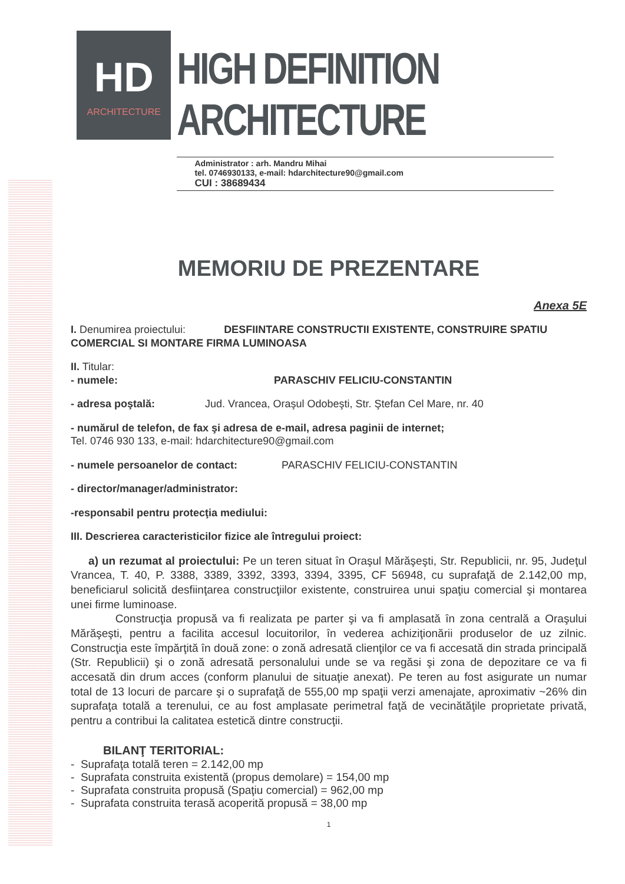HD
ARCHITECTURE
HIGH DEFINITION ARCHITECTURE
Administrator : arh. Mandru Mihai
tel. 0746930133, e-mail: hdarchitecture90@gmail.com
CUI : 38689434
MEMORIU DE PREZENTARE
Anexa 5E
I. Denumirea proiectului: DESFIINTARE CONSTRUCTII EXISTENTE, CONSTRUIRE SPATIU COMERCIAL SI MONTARE FIRMA LUMINOASA
II. Titular:
- numele: PARASCHIV FELICIU-CONSTANTIN
- adresa poştală: Jud. Vrancea, Oraşul Odobeşti, Str. Ştefan Cel Mare, nr. 40
- numărul de telefon, de fax şi adresa de e-mail, adresa paginii de internet;
Tel. 0746 930 133, e-mail: hdarchitecture90@gmail.com
- numele persoanelor de contact: PARASCHIV FELICIU-CONSTANTIN
- director/manager/administrator:
-responsabil pentru protecţia mediului:
III. Descrierea caracteristicilor fizice ale întregului proiect:
a) un rezumat al proiectului: Pe un teren situat în Oraşul Mărăşeşti, Str. Republicii, nr. 95, Judeţul Vrancea, T. 40, P. 3388, 3389, 3392, 3393, 3394, 3395, CF 56948, cu suprafaţă de 2.142,00 mp, beneficiarul solicită desfiinţarea construcţiilor existente, construirea unui spaţiu comercial şi montarea unei firme luminoase.
Construcţia propusă va fi realizata pe parter şi va fi amplasată în zona centrală a Oraşului Mărăşeşti, pentru a facilita accesul locuitorilor, în vederea achiziţionării produselor de uz zilnic. Construcţia este împărţită în două zone: o zonă adresată clienţilor ce va fi accesată din strada principală (Str. Republicii) şi o zonă adresată personalului unde se va regăsi şi zona de depozitare ce va fi accesată din drum acces (conform planului de situaţie anexat). Pe teren au fost asigurate un numar total de 13 locuri de parcare şi o suprafaţă de 555,00 mp spaţii verzi amenajate, aproximativ ~26% din suprafaţa totală a terenului, ce au fost amplasate perimetral faţă de vecinătăţile proprietate privată, pentru a contribui la calitatea estetică dintre construcţii.
BILANŢ TERITORIAL:
- Suprafaţa totală teren = 2.142,00 mp
- Suprafata construita existentă (propus demolare) = 154,00 mp
- Suprafata construita propusă (Spaţiu comercial) = 962,00 mp
- Suprafata construita terasă acoperită propusă = 38,00 mp
1